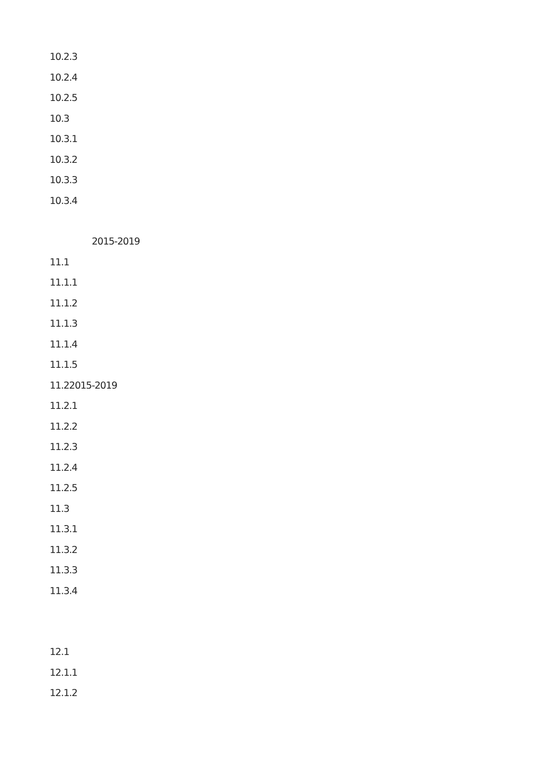10.2.3
10.2.4
10.2.5
10.3
10.3.1
10.3.2
10.3.3
10.3.4
2015-2019
11.1
11.1.1
11.1.2
11.1.3
11.1.4
11.1.5
11.22015-2019
11.2.1
11.2.2
11.2.3
11.2.4
11.2.5
11.3
11.3.1
11.3.2
11.3.3
11.3.4
12.1
12.1.1
12.1.2